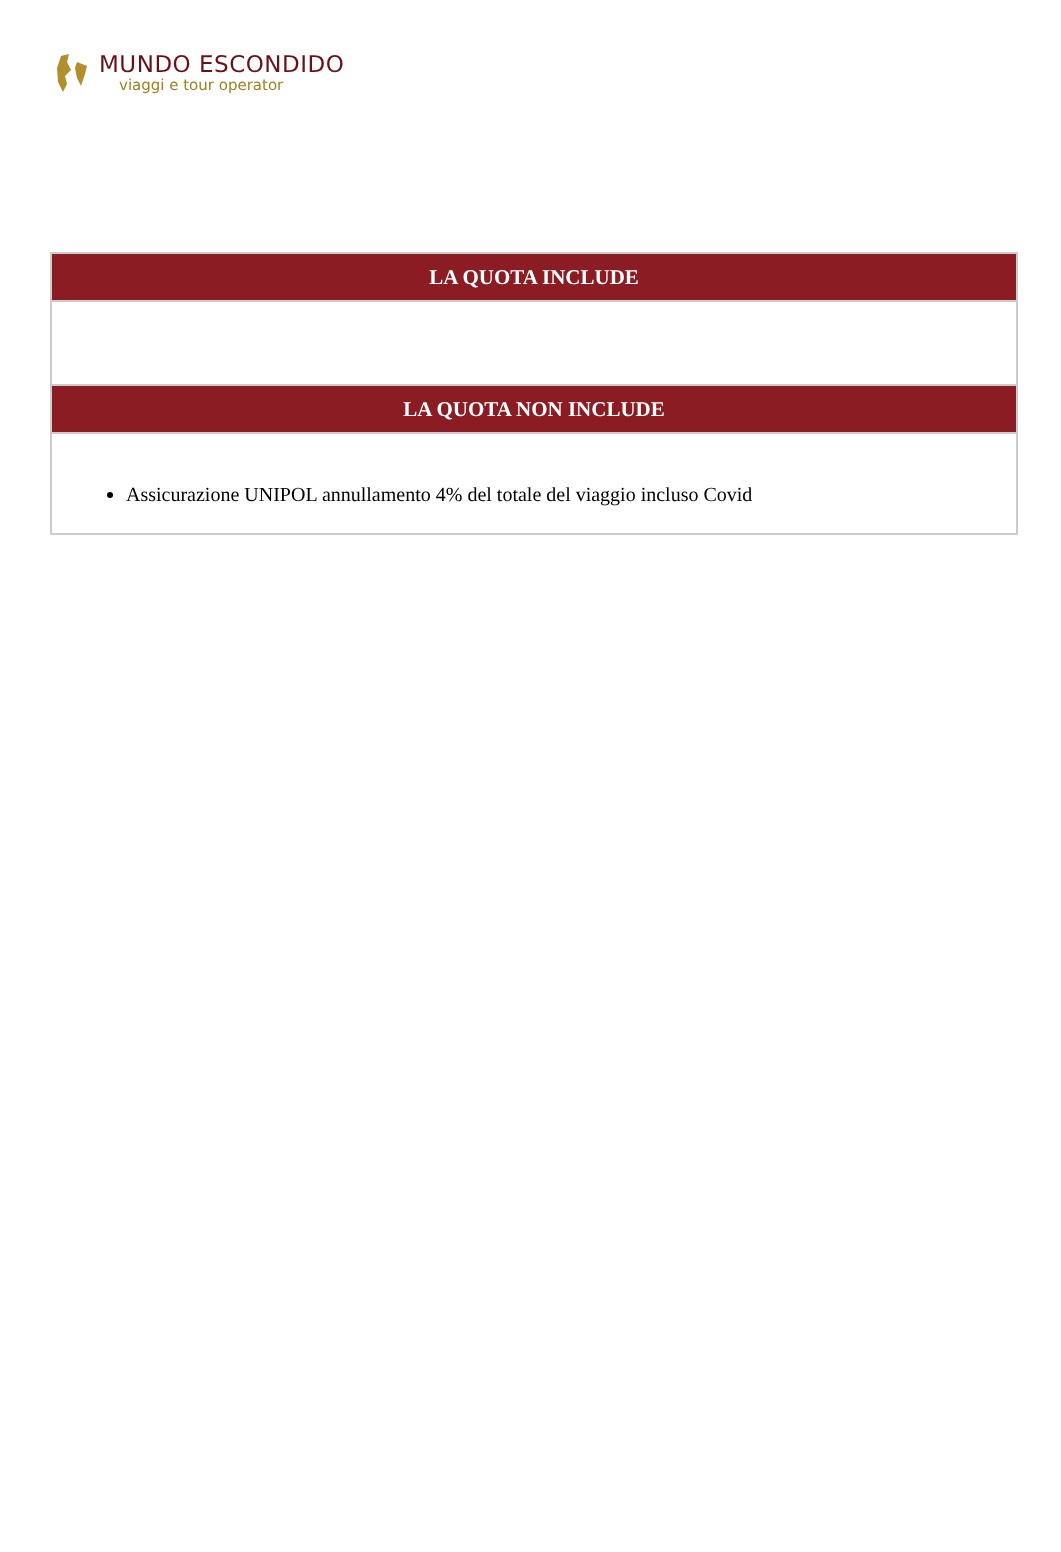MUNDO ESCONDIDO
viaggi e tour operator
| LA QUOTA INCLUDE |
| --- |
| LA QUOTA NON INCLUDE |
| Assicurazione UNIPOL annullamento 4% del totale del viaggio incluso Covid |